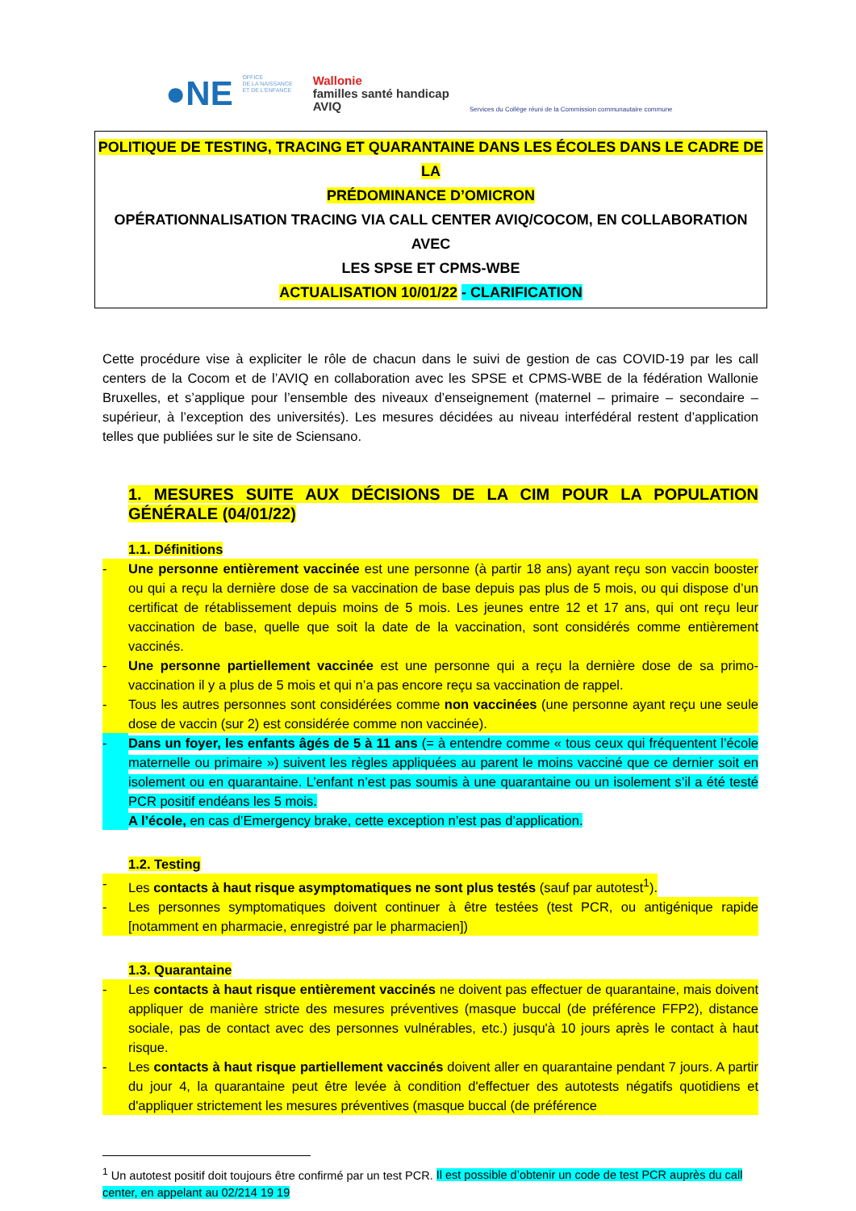●NE OFFICE
DE LA NAISSANCE
ET DE L'ENFANCE
Wallonie
familles santé handicap
AVIQ
Services du Collège réuni de la Commission communautaire commune
POLITIQUE DE TESTING, TRACING ET QUARANTAINE DANS LES ÉCOLES DANS LE CADRE DE LA
PRÉDOMINANCE D’OMICRON
OPÉRATIONNALISATION TRACING VIA CALL CENTER AVIQ/COCOM, EN COLLABORATION AVEC
LES SPSE ET CPMS-WBE
ACTUALISATION 10/01/22 - CLARIFICATION
Cette procédure vise à expliciter le rôle de chacun dans le suivi de gestion de cas COVID-19 par les call centers de la Cocom et de l’AVIQ en collaboration avec les SPSE et CPMS-WBE de la fédération Wallonie Bruxelles, et s’applique pour l’ensemble des niveaux d’enseignement (maternel – primaire – secondaire – supérieur, à l’exception des universités). Les mesures décidées au niveau interfédéral restent d’application telles que publiées sur le site de Sciensano.
1. MESURES SUITE AUX DÉCISIONS DE LA CIM POUR LA POPULATION GÉNÉRALE (04/01/22)
1.1. Définitions
- Une personne entièrement vaccinée est une personne (à partir 18 ans) ayant reçu son vaccin booster ou qui a reçu la dernière dose de sa vaccination de base depuis pas plus de 5 mois, ou qui dispose d’un certificat de rétablissement depuis moins de 5 mois. Les jeunes entre 12 et 17 ans, qui ont reçu leur vaccination de base, quelle que soit la date de la vaccination, sont considérés comme entièrement vaccinés.
- Une personne partiellement vaccinée est une personne qui a reçu la dernière dose de sa primo-vaccination il y a plus de 5 mois et qui n’a pas encore reçu sa vaccination de rappel.
- Tous les autres personnes sont considérées comme non vaccinées (une personne ayant reçu une seule dose de vaccin (sur 2) est considérée comme non vaccinée).
- Dans un foyer, les enfants âgés de 5 à 11 ans (= à entendre comme « tous ceux qui fréquentent l’école maternelle ou primaire ») suivent les règles appliquées au parent le moins vacciné que ce dernier soit en isolement ou en quarantaine. L’enfant n’est pas soumis à une quarantaine ou un isolement s’il a été testé PCR positif endéans les 5 mois.
A l’école, en cas d’Emergency brake, cette exception n’est pas d’application.
1.2. Testing
- Les contacts à haut risque asymptomatiques ne sont plus testés (sauf par autotest<sup>1</sup>).
- Les personnes symptomatiques doivent continuer à être testées (test PCR, ou antigénique rapide [notamment en pharmacie, enregistré par le pharmacien])
1.3. Quarantaine
- Les contacts à haut risque entièrement vaccinés ne doivent pas effectuer de quarantaine, mais doivent appliquer de manière stricte des mesures préventives (masque buccal (de préférence FFP2), distance sociale, pas de contact avec des personnes vulnérables, etc.) jusqu'à 10 jours après le contact à haut risque.
- Les contacts à haut risque partiellement vaccinés doivent aller en quarantaine pendant 7 jours. A partir du jour 4, la quarantaine peut être levée à condition d'effectuer des autotests négatifs quotidiens et d'appliquer strictement les mesures préventives (masque buccal (de préférence
<sup>1</sup> Un autotest positif doit toujours être confirmé par un test PCR. Il est possible d’obtenir un code de test PCR auprès du call center, en appelant au 02/214 19 19